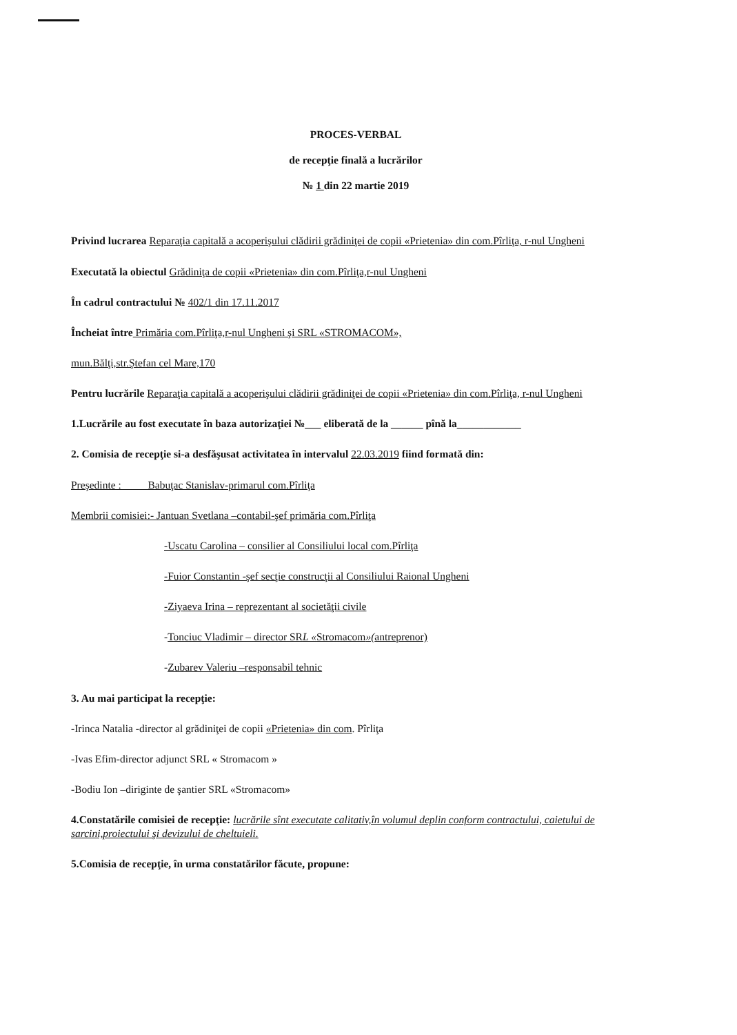PROCES-VERBAL
de recepţie finală a lucrărilor
№ 1 din 22 martie 2019
Privind lucrarea Reparaţia capitală a acoperişului clădirii grădiniţei de copii «Prietenia» din com.Pîrliţa, r-nul Ungheni
Executată la obiectul Grădiniţa de copii «Prietenia» din com.Pîrliţa,r-nul Ungheni
În cadrul contractului № 402/1 din 17.11.2017
Încheiat între Primăria com.Pîrliţa,r-nul Ungheni şi SRL «STROMACOM»,
mun.Bălţi,str.Ştefan cel Mare,170
Pentru lucrările Reparaţia capitală a acoperişului clădirii grădiniţei de copii «Prietenia» din com.Pîrliţa, r-nul Ungheni
1.Lucrările au fost executate în baza autorizaţiei №___ eliberată de la ______ pînă la____________
2. Comisia de recepţie si-a desfăşusat activitatea în intervalul 22.03.2019 fiind formată din:
Preşedinte : Babuţac Stanislav-primarul com.Pîrliţa
Membrii comisiei:- Jantuan Svetlana –contabil-şef primăria com.Pîrliţa
-Uscatu Carolina – consilier al Consiliului local com.Pîrliţa
-Fuior Constantin -şef secţie construcţii al Consiliului Raional Ungheni
-Ziyaeva Irina – reprezentant al societăţii civile
-Tonciuc Vladimir – director SRL «Stromacom»(antreprenor)
-Zubarev Valeriu –responsabil tehnic
3. Au mai participat la recepţie:
-Irinca Natalia -director al grădiniţei de copii «Prietenia» din com. Pîrliţa
-Ivas Efim-director adjunct SRL « Stromacom »
-Bodiu Ion –diriginte de şantier SRL «Stromacom»
4.Constatările comisiei de recepţie: lucrările sînt executate calitativ,în volumul deplin conform contractului, caietului de sarcini,proiectului şi devizului de cheltuieli.
5.Comisia de recepţie, în urma constatărilor făcute, propune: